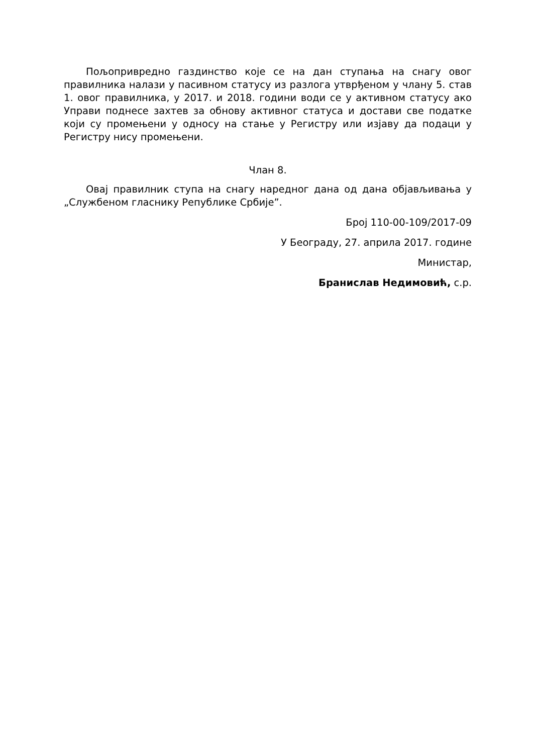Пољопривредно газдинство које се на дан ступања на снагу овог правилника налази у пасивном статусу из разлога утврђеном у члану 5. став 1. овог правилника, у 2017. и 2018. години води се у активном статусу ако Управи поднесе захтев за обнову активног статуса и достави све податке који су промењени у односу на стање у Регистру или изјаву да подаци у Регистру нису промењени.
Члан 8.
Овај правилник ступа на снагу наредног дана од дана објављивања у „Службеном гласнику Републике Србије”.
Број 110-00-109/2017-09
У Београду, 27. априла 2017. године
Министар,
Бранислав Недимовић, с.р.